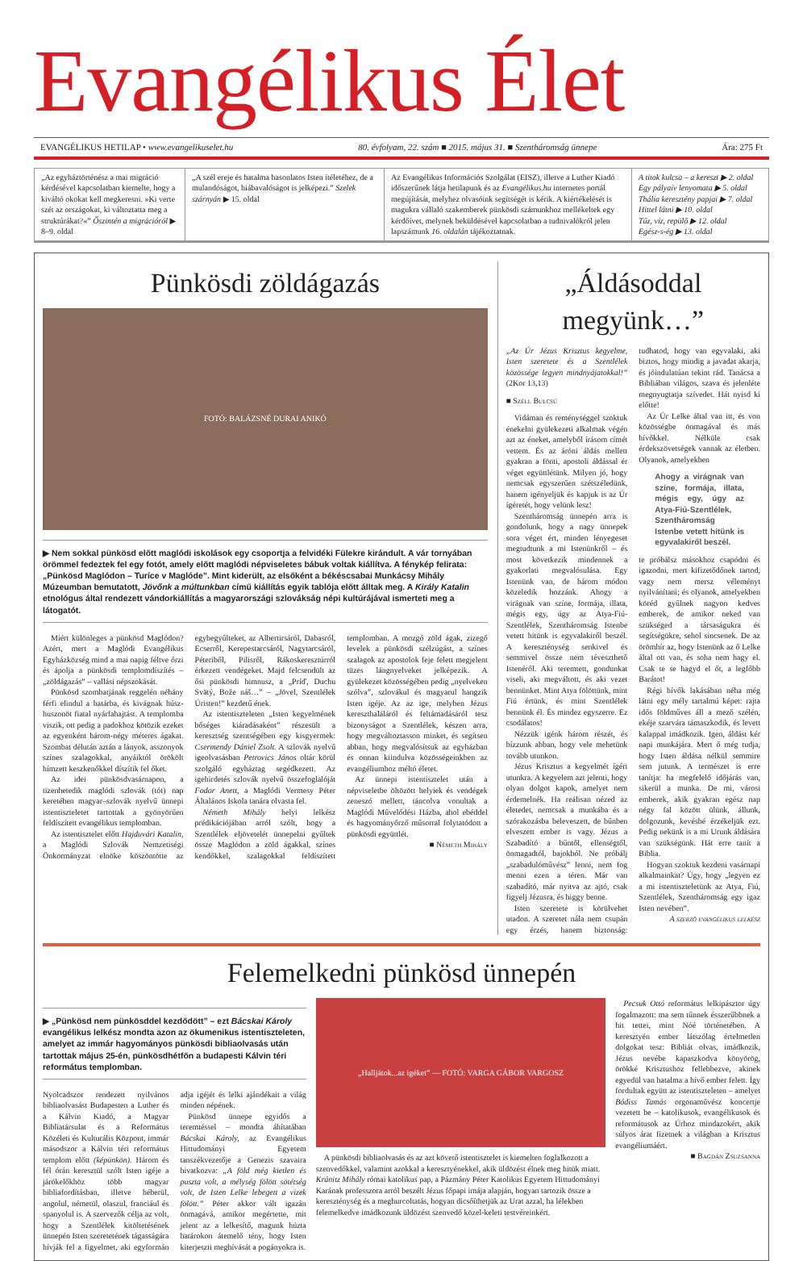Evangélikus Élet
EVANGÉLIKUS HETILAP • www.evangelikuselet.hu 80. évfolyam, 22. szám ■ 2015. május 31. ■ Szentháromság ünnepe Ára: 275 Ft
„Az egyháztörténész a mai migráció kérdésével kapcsolatban kiemelte, hogy a kiváltó okokat kell megkeresni. »Ki verte szét az országokat, ki változtatta meg a struktúrákat?«” Őszintén a migrációról ▶ 8–9. oldal
„A szél ereje és hatalma hasonlatos Isten ítéletéhez, de a mulandóságot, hiábavalóságot is jelképezi.” Szelek szárnyán ▶ 15. oldal
Az Evangélikus Információs Szolgálat (EISZ), illetve a Luther Kiadó időszerűnek látja hetilapunk és az Evangélikus.hu internetes portál megújítását, melyhez olvasóink segítségét is kérik. A kiértékelését is magukra vállaló szakemberek pünkösdi számunkhoz mellékeltek egy kérdőívet, melynek beküldésével kapcsolatban a tudnivalókról jelen lapszámunk 16. oldalán tájékoztatnak.
A titok kulcsa – a kereszt ▶ 2. oldal
Egy pályaív lenyomata ▶ 5. oldal
Thália keresztény papjai ▶ 7. oldal
Hittel látni ▶ 10. oldal
Tűz, víz, repülő ▶ 12. oldal
Egész-s-ég ▶ 13. oldal
Pünkösdi zöldágazás
FOTÓ: BALÁZSNÉ DURAI ANIKÓ
▶ Nem sokkal pünkösd előtt maglódi iskolások egy csoportja a felvidéki Fülekre kirándult. A vár tornyában örömmel fedeztek fel egy fotót, amely előtt maglódi népviseletes bábuk voltak kiállítva. A fénykép felirata: „Pünkösd Maglódon – Turíce v Maglóde”. Mint kiderült, az elsőként a békéscsabai Munkácsy Mihály Múzeumban bemutatott, Jövőnk a múltunkban című kiállítás egyik tablója előtt álltak meg. A Király Katalin etnológus által rendezett vándorkiállítás a magyarországi szlovákság népi kultúrájával ismerteti meg a látogatót.
Miért különleges a pünkösd Maglódon? Azért, mert a Maglódi Evangélikus Egyházközség mind a mai napig féltve őrzi és ápolja a pünkösdi templomdíszítés – „zöldágazás” – vallási népszokását.
Pünkösd szombatjának reggelén néhány férfi elindul a határba, és kivágnak húsz-huszonöt fiatal nyárfahajtást. A templomba viszik, ott pedig a padokhoz kötözik ezeket az egyenként három-négy méteres ágakat. Szombat délután aztán a lányok, asszonyok színes szalagokkal, anyáiktól örökölt hímzett keszkenőkkel díszítik fel őket.
Az idei pünkösdvasárnapon, a tizenhetedik maglódi szlovák (tót) nap keretében magyar–szlovák nyelvű ünnepi istentiszteletet tartottak a gyönyörűen feldíszített evangélikus templomban.
Az istentisztelet előtt Hajduvári Katalin, a Maglódi Szlovák Nemzetiségi Önkormányzat elnöke köszöntötte az egybegyűlteket, az Albertirsáról, Dabasról, Ecserről, Kerepestarcsáról, Nagytarcsáról, Péteriből, Pilisről, Rákoskeresztúrról érkezett vendégeket. Majd felcsendült az ősi pünkösdi himnusz, a „Príď, Duchu Svätý, Bože náš…” – „Jövel, Szentlélek Úristen!” kezdetű ének.
Az istentiszteleten „Isten kegyelmének bőséges kiáradásaként” részesült a keresztség szentségében egy kisgyermek: Csermendy Dániel Zsolt. A szlovák nyelvű igeolvasásban Petrovics János oltár körül szolgáló egyháztag segédkezett. Az igehirdetés szlovák nyelvű összefoglalóját Fodor Anett, a Maglódi Vermesy Péter Általános Iskola tanára olvasta fel.
Németh Mihály helyi lelkész prédikációjában arról szólt, hogy a Szentlélek eljövetelét ünnepelni gyűltek össze Maglódon a zöld ágakkal, színes kendőkkel, szalagokkal feldíszített templomban. A mozgó zöld ágak, zizegő levelek a pünkösdi szélzúgást, a színes szalagok az apostolok feje felett megjelent tüzes lángnyelveket jelképezik. A gyülekezet közösségében pedig „nyelveken szólva”, szlovákul és magyarul hangzik Isten igéje. Az az ige, melyben Jézus kereszthaláláról és feltámadásáról tesz bizonyságot a Szentlélek, készen arra, hogy megváltoztasson minket, és segítsen abban, hogy megvalósítsuk az egyházban és onnan kiindulva közösségeinkben az evangéliumhoz méltó életet.
Az ünnepi istentisztelet után a népviseletbe öltözött helyiek és vendégek zeneszó mellett, táncolva vonultak a Maglódi Művelődési Házba, ahol ebéddel és hagyományőrző műsorral folytatódott a pünkösdi együttlét.
■ Németh Mihály
„Áldásoddal megyünk…”
„Az Úr Jézus Krisztus kegyelme, Isten szeretete és a Szentlélek közössége legyen mindnyájatokkal!” (2Kor 13,13)
■ Széll Bulcsú
Vidáman és reménységgel szoktuk énekelni gyülekezeti alkalmak végén azt az éneket, amelyből írásom címét vettem. És az áróni áldás mellett gyakran a fönti, apostoli áldással ér véget együttlétünk. Milyen jó, hogy nemcsak egyszerűen szétszéledünk, hanem igényeljük és kapjuk is az Úr ígéretét, hogy velünk lesz!
Szentháromság ünnepén arra is gondolunk, hogy a nagy ünnepek sora véget ért, minden lényegeset megtudtunk a mi Istenünkről – és most következik mindennek a gyakorlati megvalósulása. Egy Istenünk van, de három módon közeledik hozzánk. Ahogy a virágnak van színe, formája, illata, mégis egy, úgy az Atya-Fiú-Szentlélek, Szentháromság Istenbe vetett hitünk is egyvalakiről beszél. A kereszténység senkivel és semmivel össze nem téveszthető Istenéről. Aki teremtett, gondunkat viseli, aki megváltott, és aki vezet bennünket. Mint Atya fölöttünk, mint Fiú értünk, és mint Szentlélek bennünk él. És mindez egyszerre. Ez csodálatos!
Nézzük igénk három részét, és bízzunk abban, hogy vele mehetünk tovább utunkon.
Jézus Krisztus a kegyelmét ígéri utunkra. A kegyelem azt jelenti, hogy olyan dolgot kapok, amelyet nem érdemelnék. Ha reálisan nézed az életedet, nemcsak a munkába és a szórakozásba beleveszett, de bűnben elveszett ember is vagy. Jézus a Szabadító a bűntől, ellenségtől, önmagadtól, bajokból. Ne próbálj „szabadulóművész” lenni, nem fog menni ezen a téren. Már van szabadító, már nyitva az ajtó, csak figyelj Jézusra, és higgy benne.
Isten szeretete is körülvehet utadon. A szeretet nála nem csupán egy érzés, hanem biztonság: tudhatod, hogy van egyvalaki, aki biztos, hogy mindig a javadat akarja, és jóindulatúan tekint rád. Tanácsa a Bibliában világos, szava és jelenléte megnyugtatja szívedet. Hát nyisd ki előtte!
Az Úr Lelke által van itt, és von közösségbe önmagával és más hívőkkel. Nélküle csak érdekszövetségek vannak az életben. Olyanok, amelyekben
Ahogy a virágnak van színe, formája, illata, mégis egy, úgy az Atya-Fiú-Szentlélek, Szentháromság Istenbe vetett hitünk is egyvalakiről beszél.
te próbálsz másokhoz csapódni és igazodni, mert kifizetődőnek tartod, vagy nem mersz véleményt nyilvánítani; és olyanok, amelyekben köréd gyűlnek nagyon kedves emberek, de amikor neked van szükséged a társaságukra és segítségükre, sehol sincsenek. De az örömhír az, hogy Istenünk az ő Lelke által ott van, és soha nem hagy el. Csak te se hagyd el őt, a legfőbb Barátot!
Régi hívők lakásában néha még látni egy mély tartalmú képet: rajta idős földműves áll a mező szélén, ekéje szarvára támaszkodik, és levett kalappal imádkozik. Igen, áldást kér napi munkájára. Mert ő még tudja, hogy Isten áldása nélkül semmire sem jutunk. A természet is erre tanítja: ha megfelelő időjárás van, sikerül a munka. De mi, városi emberek, akik gyakran egész nap négy fal között ülünk, állunk, dolgozunk, kevésbé érzékeljük ezt. Pedig nekünk is a mi Urunk áldására van szükségünk. Hát erre tanít a Biblia.
Hogyan szoktuk kezdeni vasárnapi alkalmainkat? Úgy, hogy „legyen ez a mi istentiszteletünk az Atya, Fiú, Szentlélek, Szentháromság egy igaz Isten nevében”.
A szerző evangélikus lelkész
Felemelkedni pünkösd ünnepén
▶ „Pünkösd nem pünkösddel kezdődött” – ezt Bácskai Károly evangélikus lelkész mondta azon az ökumenikus istentiszteleten, amelyet az immár hagyományos pünkösdi bibliaolvasás után tartottak május 25-én, pünkösdhétfőn a budapesti Kálvin téri református templomban.
Nyolcadszor rendezett nyilvános bibliaolvasást Budapesten a Luther és a Kálvin Kiadó, a Magyar Bibliatársulat és a Református Közéleti és Kulturális Központ, immár másodszor a Kálvin téri református templom előtt (képünkön). Három és fél órán keresztül szólt Isten igéje a járókelőkhöz több magyar bibliafordításban, illetve héberül, angolul, németül, olaszul, franciául és spanyolul is. A szervezők célja az volt, hogy a Szentlélek kitöltetésének ünnepén Isten szeretetének tágasságára hívják fel a figyelmet, aki egyformán adja igéjét és lelki ajándékait a világ minden népének.
Pünkösd ünnepe egyidős a teremtéssel – mondta áhítatában Bácskai Károly, az Evangélikus Hittudományi Egyetem tanszékvezetője a Genezis szavaira hivatkozva: „A föld még kietlen és puszta volt, a mélység fölött sötétség volt, de Isten Lelke lebegett a vizek fölött.” Péter akkor vált igazán önmagává, amikor megértette, mit jelent az a lelkesítő, magunk húzta határokon átemelő tény, hogy Isten kiterjeszti meghívását a pogányokra is.
„Halljátok...az igéket” — FOTÓ: VARGA GÁBOR VARGOSZ
A pünkösdi bibliaolvasás és az azt követő istentisztelet is kiemelten foglalkozott a szenvedőkkel, valamint azokkal a keresztyénekkel, akik üldözést élnek meg hitük miatt. Kránitz Mihály római katolikus pap, a Pázmány Péter Katolikus Egyetem Hittudományi Karának professzora arról beszélt Jézus főpapi imája alapján, hogyan tartozik össze a kereszténység és a meghurcoltatás, hogyan dicsőíthetjük az Urat azzal, ha lélekben felemelkedve imádkozunk üldözést szenvedő közel-keleti testvéreinkért.
Pecsuk Ottó református lelkipásztor úgy fogalmazott: ma sem tűnnek ésszerűbbnek a hit tettei, mint Nóé történetében. A keresztyén ember látszólag értelmetlen dolgokat tesz: Bibliát olvas, imádkozik, Jézus nevébe kapaszkodva könyörög, örökké Krisztushoz fellebbezve, akinek egyedül van hatalma a hívő ember felett. Így fordultak együtt az istentiszteleten – amelyet Bódiss Tamás orgonaművész koncertje vezetett be – katolikusok, evangélikusok és reformátusok az Úrhoz mindazokért, akik súlyos árat fizetnek a világban a Krisztus evangéliumáért.
■ Bagdán Zsuzsanna